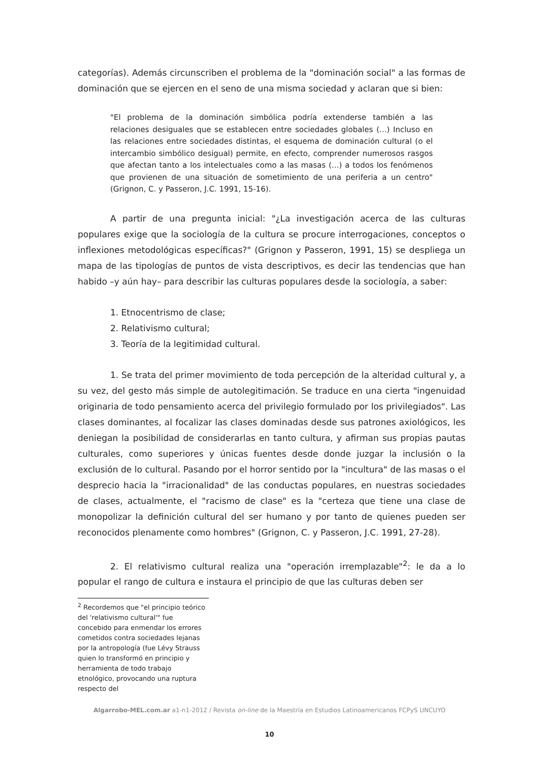categorías). Además circunscriben el problema de la "dominación social" a las formas de dominación que se ejercen en el seno de una misma sociedad y aclaran que si bien:
"El problema de la dominación simbólica podría extenderse también a las relaciones desiguales que se establecen entre sociedades globales (...) Incluso en las relaciones entre sociedades distintas, el esquema de dominación cultural (o el intercambio simbólico desigual) permite, en efecto, comprender numerosos rasgos que afectan tanto a los intelectuales como a las masas (...) a todos los fenómenos que provienen de una situación de sometimiento de una periferia a un centro" (Grignon, C. y Passeron, J.C. 1991, 15-16).
A partir de una pregunta inicial: "¿La investigación acerca de las culturas populares exige que la sociología de la cultura se procure interrogaciones, conceptos o inflexiones metodológicas específicas?" (Grignon y Passeron, 1991, 15) se despliega un mapa de las tipologías de puntos de vista descriptivos, es decir las tendencias que han habido –y aún hay– para describir las culturas populares desde la sociología, a saber:
1. Etnocentrismo de clase;
2. Relativismo cultural;
3. Teoría de la legitimidad cultural.
1. Se trata del primer movimiento de toda percepción de la alteridad cultural y, a su vez, del gesto más simple de autolegitimación. Se traduce en una cierta "ingenuidad originaria de todo pensamiento acerca del privilegio formulado por los privilegiados". Las clases dominantes, al focalizar las clases dominadas desde sus patrones axiológicos, les deniegan la posibilidad de considerarlas en tanto cultura, y afirman sus propias pautas culturales, como superiores y únicas fuentes desde donde juzgar la inclusión o la exclusión de lo cultural. Pasando por el horror sentido por la "incultura" de las masas o el desprecio hacia la "irracionalidad" de las conductas populares, en nuestras sociedades de clases, actualmente, el "racismo de clase" es la "certeza que tiene una clase de monopolizar la definición cultural del ser humano y por tanto de quienes pueden ser reconocidos plenamente como hombres" (Grignon, C. y Passeron, J.C. 1991, 27-28).
2. El relativismo cultural realiza una "operación irremplazable"<sup>2</sup>: le da a lo popular el rango de cultura e instaura el principio de que las culturas deben ser
<sup>2</sup> Recordemos que "el principio teórico del 'relativismo cultural'" fue concebido para enmendar los errores cometidos contra sociedades lejanas por la antropología (fue Lévy Strauss quien lo transformó en principio y herramienta de todo trabajo etnológico, provocando una ruptura respecto del
Algarrobo-MEL.com.ar a1-n1-2012 / Revista on-line de la Maestría en Estudios Latinoamericanos FCPyS UNCUYO
10